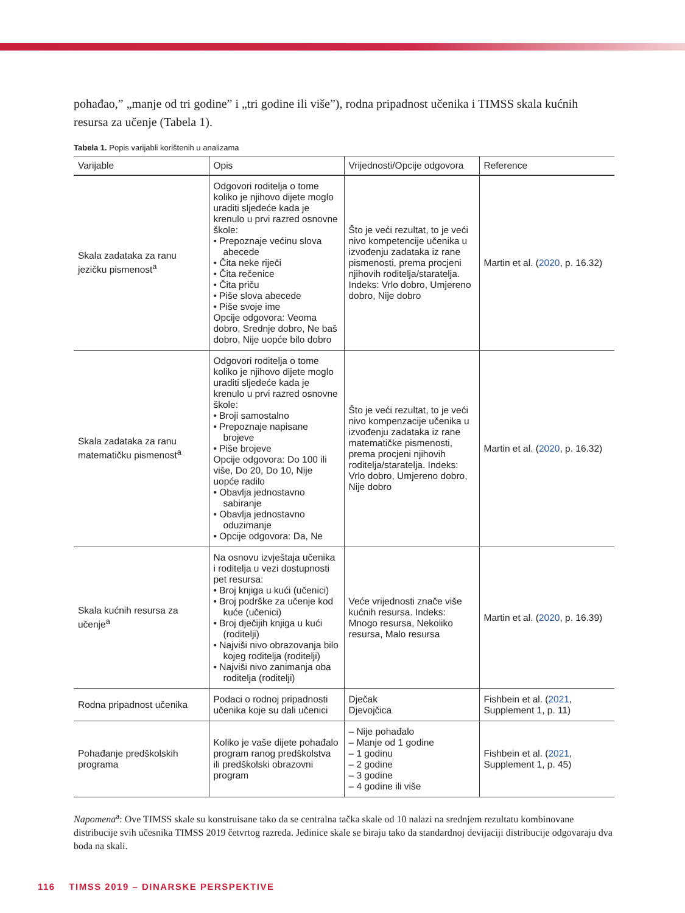pohađao,” „manje od tri godine” i „tri godine ili više”), rodna pripadnost učenika i TIMSS skala kućnih resursa za učenje (Tabela 1).
Tabela 1. Popis varijabli korištenih u analizama
| Varijable | Opis | Vrijednosti/Opcije odgovora | Reference |
| --- | --- | --- | --- |
| Skala zadataka za ranu jezičku pismenost<sup>a</sup> | Odgovori roditelja o tome koliko je njihovo dijete moglo uraditi sljedeće kada je krenulo u prvi razred osnovne škole: • Prepoznaje većinu slova abecede • Čita neke riječi • Čita rečenice • Čita priču • Piše slova abecede • Piše svoje ime Opcije odgovora: Veoma dobro, Srednje dobro, Ne baš dobro, Nije uopće bilo dobro | Što je veći rezultat, to je veći nivo kompetencije učenika u izvođenju zadataka iz rane pismenosti, prema procjeni njihovih roditelja/staratelja. Indeks: Vrlo dobro, Umjereno dobro, Nije dobro | Martin et al. ( 2020 , p. 16.32) |
| Skala zadataka za ranu matematičku pismenost<sup>a</sup> | Odgovori roditelja o tome koliko je njihovo dijete moglo uraditi sljedeće kada je krenulo u prvi razred osnovne škole: • Broji samostalno • Prepoznaje napisane brojeve • Piše brojeve Opcije odgovora: Do 100 ili više, Do 20, Do 10, Nije uopće radilo • Obavlja jednostavno sabiranje • Obavlja jednostavno oduzimanje • Opcije odgovora: Da, Ne | Što je veći rezultat, to je veći nivo kompenzacije učenika u izvođenju zadataka iz rane matematičke pismenosti, prema procjeni njihovih roditelja/staratelja. Indeks: Vrlo dobro, Umjereno dobro, Nije dobro | Martin et al. ( 2020 , p. 16.32) |
| Skala kućnih resursa za učenje<sup>a</sup> | Na osnovu izvještaja učenika i roditelja u vezi dostupnosti pet resursa: • Broj knjiga u kući (učenici) • Broj podrške za učenje kod kuće (učenici) • Broj dječijih knjiga u kući (roditelji) • Najviši nivo obrazovanja bilo kojeg roditelja (roditelji) • Najviši nivo zanimanja oba roditelja (roditelji) | Veće vrijednosti znače više kućnih resursa. Indeks: Mnogo resursa, Nekoliko resursa, Malo resursa | Martin et al. ( 2020 , p. 16.39) |
| Rodna pripadnost učenika | Podaci o rodnoj pripadnosti učenika koje su dali učenici | Dječak Djevojčica | Fishbein et al. ( 2021 , Supplement 1, p. 11) |
| Pohađanje predškolskih programa | Koliko je vaše dijete pohađalo program ranog predškolstva ili predškolski obrazovni program | – Nije pohađalo – Manje od 1 godine – 1 godinu – 2 godine – 3 godine – 4 godine ili više | Fishbein et al. ( 2021 , Supplement 1, p. 45) |
Napomena<sup>a</sup>: Ove TIMSS skale su konstruisane tako da se centralna tačka skale od 10 nalazi na srednjem rezultatu kombinovane distribucije svih učesnika TIMSS 2019 četvrtog razreda. Jedinice skale se biraju tako da standardnoj devijaciji distribucije odgovaraju dva boda na skali.
116 TIMSS 2019 – DINARSKE PERSPEKTIVE